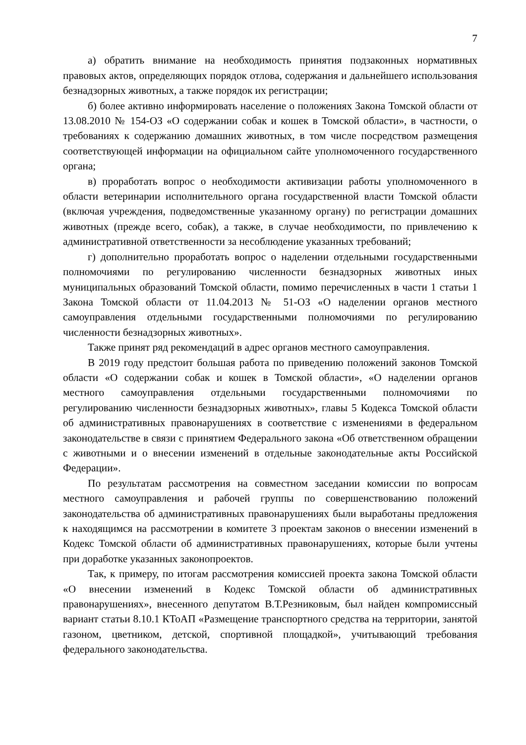7
а) обратить внимание на необходимость принятия подзаконных нормативных правовых актов, определяющих порядок отлова, содержания и дальнейшего использования безнадзорных животных, а также порядок их регистрации;
б) более активно информировать население о положениях Закона Томской области от 13.08.2010 № 154-ОЗ «О содержании собак и кошек в Томской области», в частности, о требованиях к содержанию домашних животных, в том числе посредством размещения соответствующей информации на официальном сайте уполномоченного государственного органа;
в) проработать вопрос о необходимости активизации работы уполномоченного в области ветеринарии исполнительного органа государственной власти Томской области (включая учреждения, подведомственные указанному органу) по регистрации домашних животных (прежде всего, собак), а также, в случае необходимости, по привлечению к административной ответственности за несоблюдение указанных требований;
г) дополнительно проработать вопрос о наделении отдельными государственными полномочиями по регулированию численности безнадзорных животных иных муниципальных образований Томской области, помимо перечисленных в части 1 статьи 1 Закона Томской области от 11.04.2013 № 51-ОЗ «О наделении органов местного самоуправления отдельными государственными полномочиями по регулированию численности безнадзорных животных».
Также принят ряд рекомендаций в адрес органов местного самоуправления.
В 2019 году предстоит большая работа по приведению положений законов Томской области «О содержании собак и кошек в Томской области», «О наделении органов местного самоуправления отдельными государственными полномочиями по регулированию численности безнадзорных животных», главы 5 Кодекса Томской области об административных правонарушениях в соответствие с изменениями в федеральном законодательстве в связи с принятием Федерального закона «Об ответственном обращении с животными и о внесении изменений в отдельные законодательные акты Российской Федерации».
По результатам рассмотрения на совместном заседании комиссии по вопросам местного самоуправления и рабочей группы по совершенствованию положений законодательства об административных правонарушениях были выработаны предложения к находящимся на рассмотрении в комитете 3 проектам законов о внесении изменений в Кодекс Томской области об административных правонарушениях, которые были учтены при доработке указанных законопроектов.
Так, к примеру, по итогам рассмотрения комиссией проекта закона Томской области «О внесении изменений в Кодекс Томской области об административных правонарушениях», внесенного депутатом В.Т.Резниковым, был найден компромиссный вариант статьи 8.10.1 КТоАП «Размещение транспортного средства на территории, занятой газоном, цветником, детской, спортивной площадкой», учитывающий требования федерального законодательства.